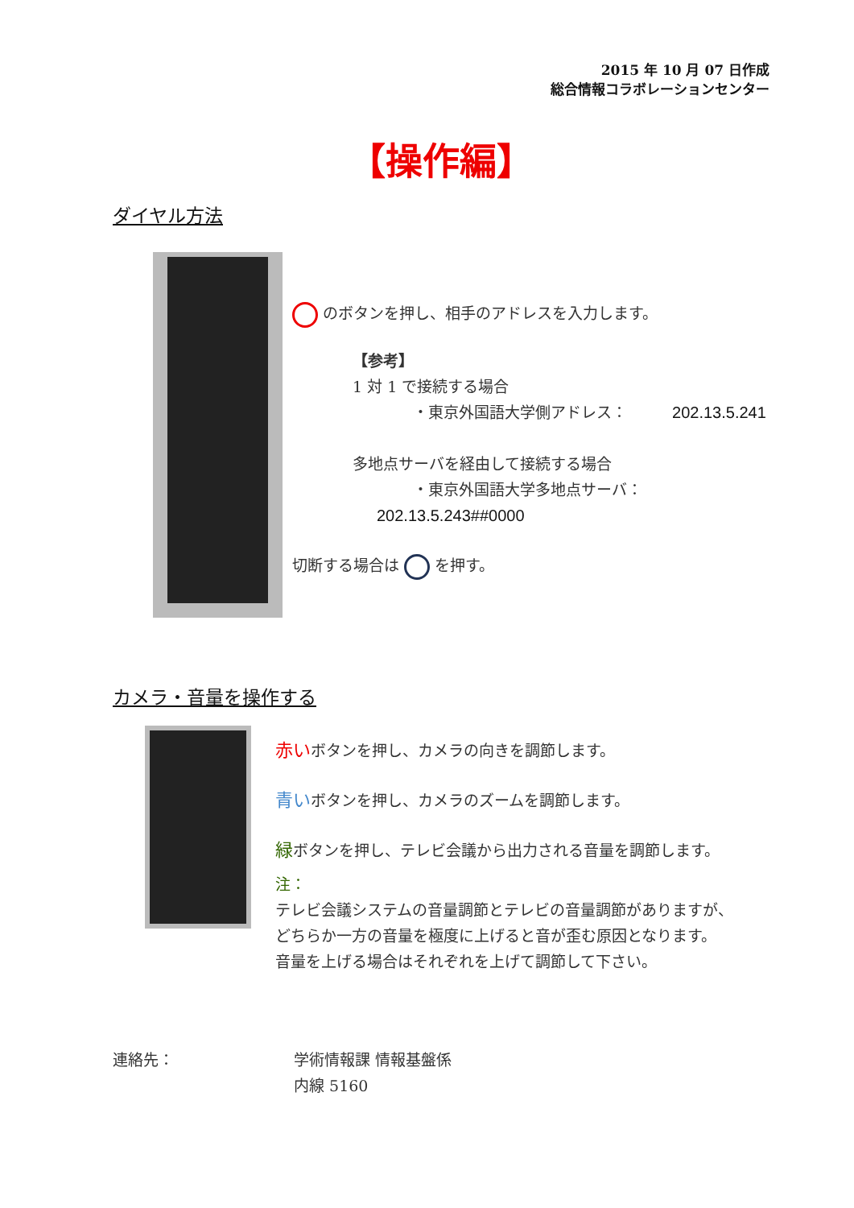2015 年 10 月 07 日作成
総合情報コラボレーションセンター
【操作編】
ダイヤル方法
のボタンを押し、相手のアドレスを入力します。
【参考】
1 対 1 で接続する場合
・東京外国語大学側アドレス： 202.13.5.241
多地点サーバを経由して接続する場合
・東京外国語大学多地点サーバ： 202.13.5.243##0000
切断する場合は を押す。
カメラ・音量を操作する
赤いボタンを押し、カメラの向きを調節します。
青いボタンを押し、カメラのズームを調節します。
緑ボタンを押し、テレビ会議から出力される音量を調節します。
注：
テレビ会議システムの音量調節とテレビの音量調節がありますが、
どちらか一方の音量を極度に上げると音が歪む原因となります。
音量を上げる場合はそれぞれを上げて調節して下さい。
連絡先： 学術情報課 情報基盤係
内線 5160